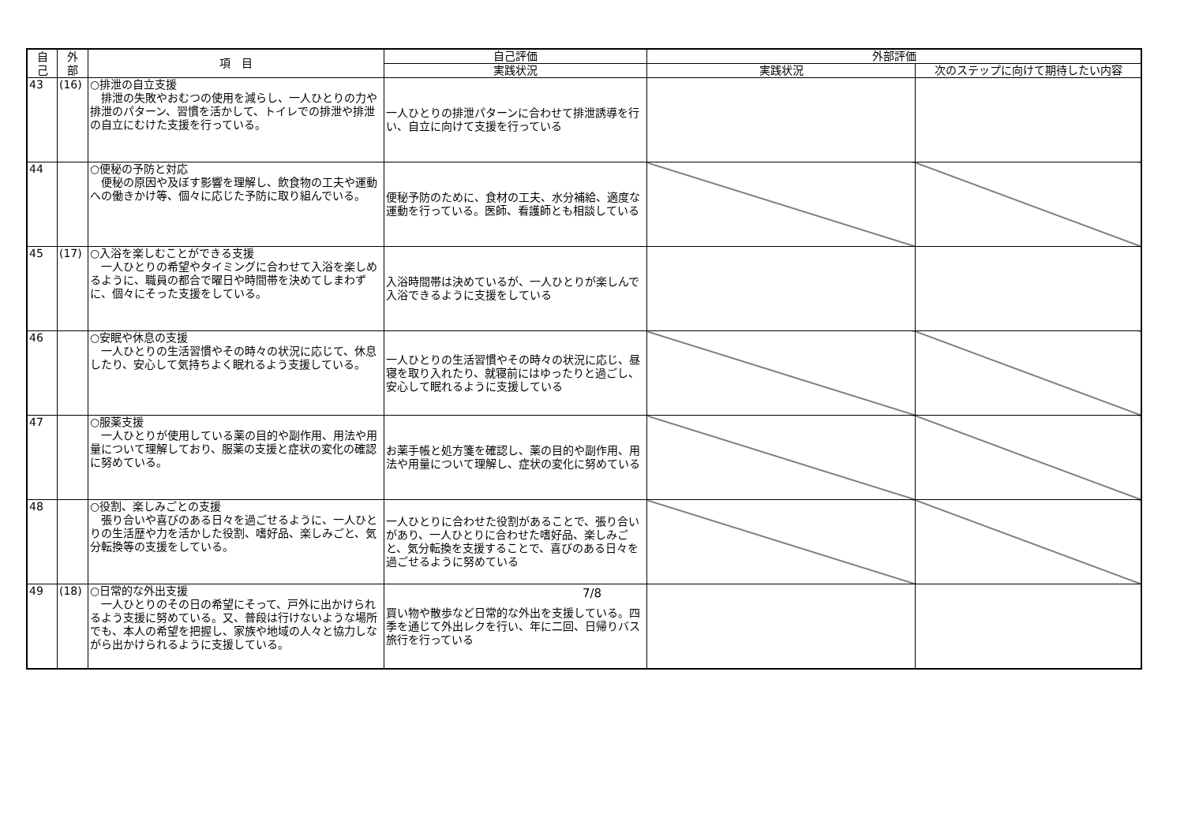| 自 己 | 外 部 | 項 目 | 自己評価 | 外部評価 | |
| --- | --- | --- | --- | --- | --- |
| | | | 実践状況 | 実践状況 | 次のステップに向けて期待したい内容 |
| 43 | (16) | ○排泄の自立支援 排泄の失敗やおむつの使用を減らし、一人ひとりの力や排泄のパターン、習慣を活かして、トイレでの排泄や排泄の自立にむけた支援を行っている。 | 一人ひとりの排泄パターンに合わせて排泄誘導を行い、自立に向けて支援を行っている | | |
| 44 | | ○便秘の予防と対応 便秘の原因や及ぼす影響を理解し、飲食物の工夫や運動への働きかけ等、個々に応じた予防に取り組んでいる。 | 便秘予防のために、食材の工夫、水分補給、適度な運動を行っている。医師、看護師とも相談している | | |
| 45 | (17) | ○入浴を楽しむことができる支援 一人ひとりの希望やタイミングに合わせて入浴を楽しめるように、職員の都合で曜日や時間帯を決めてしまわずに、個々にそった支援をしている。 | 入浴時間帯は決めているが、一人ひとりが楽しんで入浴できるように支援をしている | | |
| 46 | | ○安眠や休息の支援 一人ひとりの生活習慣やその時々の状況に応じて、休息したり、安心して気持ちよく眠れるよう支援している。 | 一人ひとりの生活習慣やその時々の状況に応じ、昼寝を取り入れたり、就寝前にはゆったりと過ごし、安心して眠れるように支援している | | |
| 47 | | ○服薬支援 一人ひとりが使用している薬の目的や副作用、用法や用量について理解しており、服薬の支援と症状の変化の確認に努めている。 | お薬手帳と処方箋を確認し、薬の目的や副作用、用法や用量について理解し、症状の変化に努めている | | |
| 48 | | ○役割、楽しみごとの支援 張り合いや喜びのある日々を過ごせるように、一人ひとりの生活歴や力を活かした役割、嗜好品、楽しみごと、気分転換等の支援をしている。 | 一人ひとりに合わせた役割があることで、張り合いがあり、一人ひとりに合わせた嗜好品、楽しみごと、気分転換を支援することで、喜びのある日々を過ごせるように努めている | | |
| 49 | (18) | ○日常的な外出支援 一人ひとりのその日の希望にそって、戸外に出かけられるよう支援に努めている。又、普段は行けないような場所でも、本人の希望を把握し、家族や地域の人々と協力しながら出かけられるように支援している。 | 買い物や散歩など日常的な外出を支援している。四季を通じて外出レクを行い、年に二回、日帰りバス旅行を行っている | | |
7/8